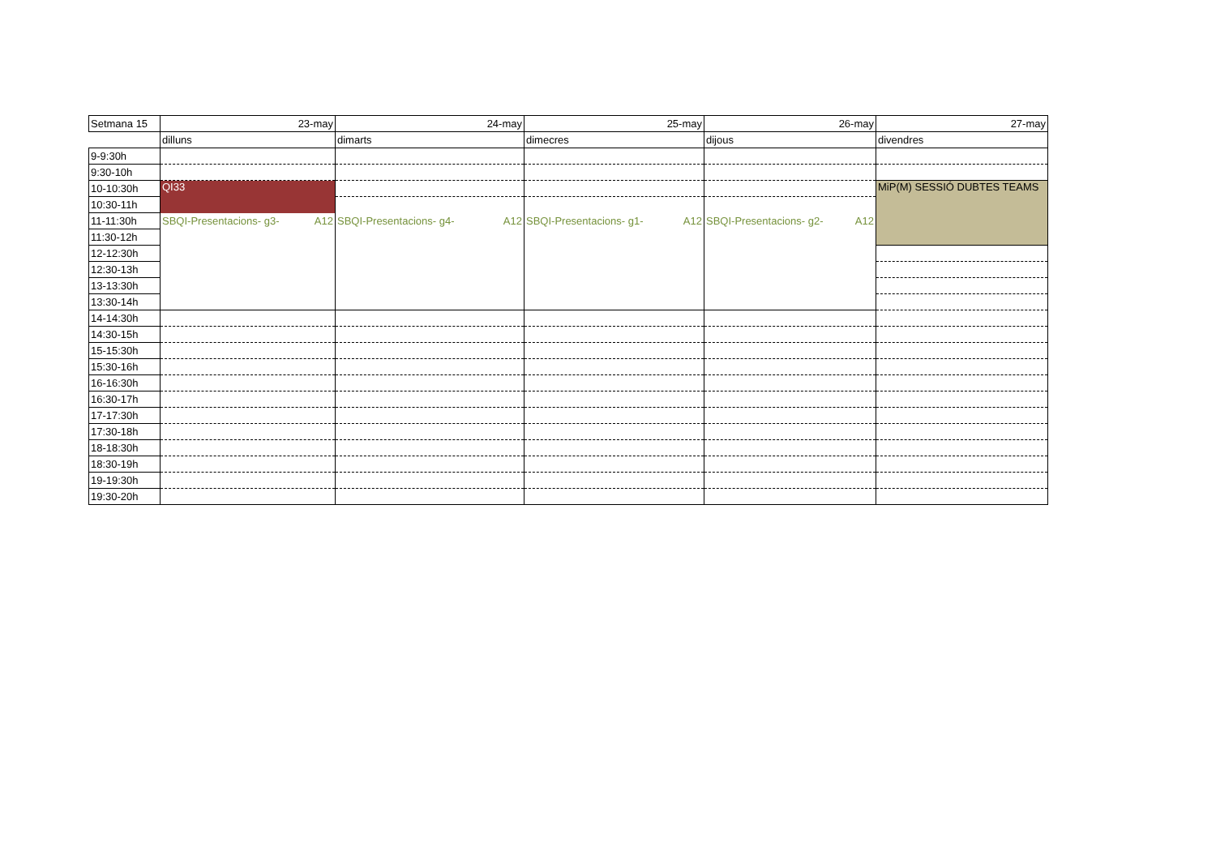| Setmana 15 | 23-may | 24-may | 25-may | 26-may | 27-may |
| | dilluns | dimarts | dimecres | dijous | divendres |
| 9-9:30h | | | | | |
| 9:30-10h | | | | | |
| 10-10:30h | QI33 | | | | MiP(M) SESSIÓ DUBTES TEAMS |
| 10:30-11h | | | | | |
| 11-11:30h | SBQI-Presentacions- g3- A12 | SBQI-Presentacions- g4- A12 | SBQI-Presentacions- g1- A12 | SBQI-Presentacions- g2- A12 | |
| 11:30-12h | | | | | |
| 12-12:30h | | | | | |
| 12:30-13h | | | | | |
| 13-13:30h | | | | | |
| 13:30-14h | | | | | |
| 14-14:30h | | | | | |
| 14:30-15h | | | | | |
| 15-15:30h | | | | | |
| 15:30-16h | | | | | |
| 16-16:30h | | | | | |
| 16:30-17h | | | | | |
| 17-17:30h | | | | | |
| 17:30-18h | | | | | |
| 18-18:30h | | | | | |
| 18:30-19h | | | | | |
| 19-19:30h | | | | | |
| 19:30-20h | | | | | |